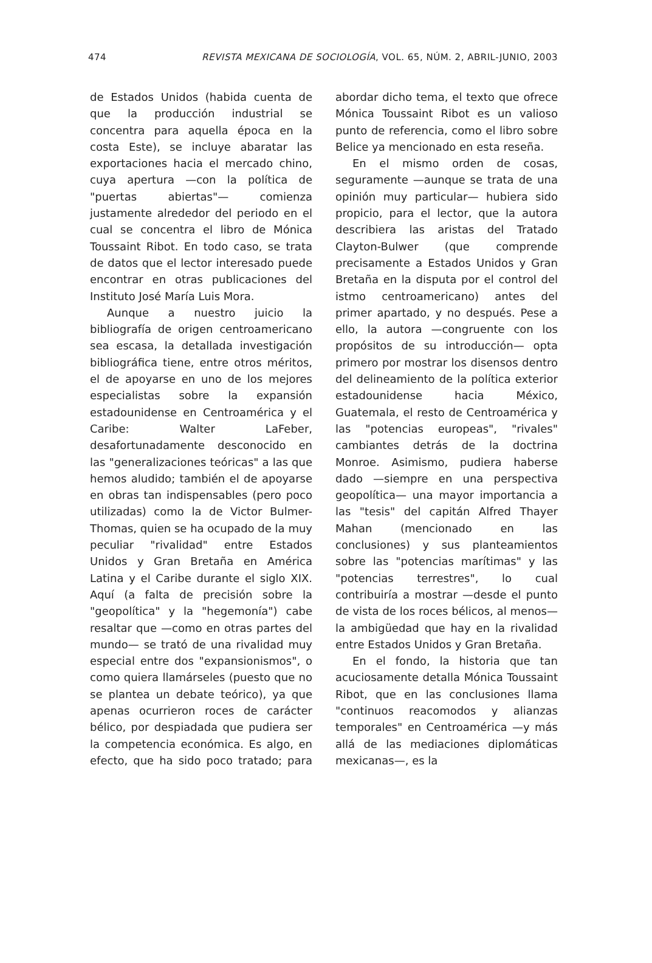474 REVISTA MEXICANA DE SOCIOLOGÍA, VOL. 65, NÚM. 2, ABRIL-JUNIO, 2003
de Estados Unidos (habida cuenta de que la producción industrial se concentra para aquella época en la costa Este), se incluye abaratar las exportaciones hacia el mercado chino, cuya apertura —con la política de "puertas abiertas"— comienza justamente alrededor del periodo en el cual se concentra el libro de Mónica Toussaint Ribot. En todo caso, se trata de datos que el lector interesado puede encontrar en otras publicaciones del Instituto José María Luis Mora.
Aunque a nuestro juicio la bibliografía de origen centroamericano sea escasa, la detallada investigación bibliográfica tiene, entre otros méritos, el de apoyarse en uno de los mejores especialistas sobre la expansión estadounidense en Centroamérica y el Caribe: Walter LaFeber, desafortunadamente desconocido en las "generalizaciones teóricas" a las que hemos aludido; también el de apoyarse en obras tan indispensables (pero poco utilizadas) como la de Victor Bulmer-Thomas, quien se ha ocupado de la muy peculiar "rivalidad" entre Estados Unidos y Gran Bretaña en América Latina y el Caribe durante el siglo XIX. Aquí (a falta de precisión sobre la "geopolítica" y la "hegemonía") cabe resaltar que —como en otras partes del mundo— se trató de una rivalidad muy especial entre dos "expansionismos", o como quiera llamárseles (puesto que no se plantea un debate teórico), ya que apenas ocurrieron roces de carácter bélico, por despiadada que pudiera ser la competencia económica. Es algo, en efecto, que ha sido poco tratado; para abordar dicho tema, el texto que ofrece Mónica Toussaint Ribot es un valioso punto de referencia, como el libro sobre Belice ya mencionado en esta reseña.
En el mismo orden de cosas, seguramente —aunque se trata de una opinión muy particular— hubiera sido propicio, para el lector, que la autora describiera las aristas del Tratado Clayton-Bulwer (que comprende precisamente a Estados Unidos y Gran Bretaña en la disputa por el control del istmo centroamericano) antes del primer apartado, y no después. Pese a ello, la autora —congruente con los propósitos de su introducción— opta primero por mostrar los disensos dentro del delineamiento de la política exterior estadounidense hacia México, Guatemala, el resto de Centroamérica y las "potencias europeas", "rivales" cambiantes detrás de la doctrina Monroe. Asimismo, pudiera haberse dado —siempre en una perspectiva geopolítica— una mayor importancia a las "tesis" del capitán Alfred Thayer Mahan (mencionado en las conclusiones) y sus planteamientos sobre las "potencias marítimas" y las "potencias terrestres", lo cual contribuiría a mostrar —desde el punto de vista de los roces bélicos, al menos— la ambigüedad que hay en la rivalidad entre Estados Unidos y Gran Bretaña.
En el fondo, la historia que tan acuciosamente detalla Mónica Toussaint Ribot, que en las conclusiones llama "continuos reacomodos y alianzas temporales" en Centroamérica —y más allá de las mediaciones diplomáticas mexicanas—, es la